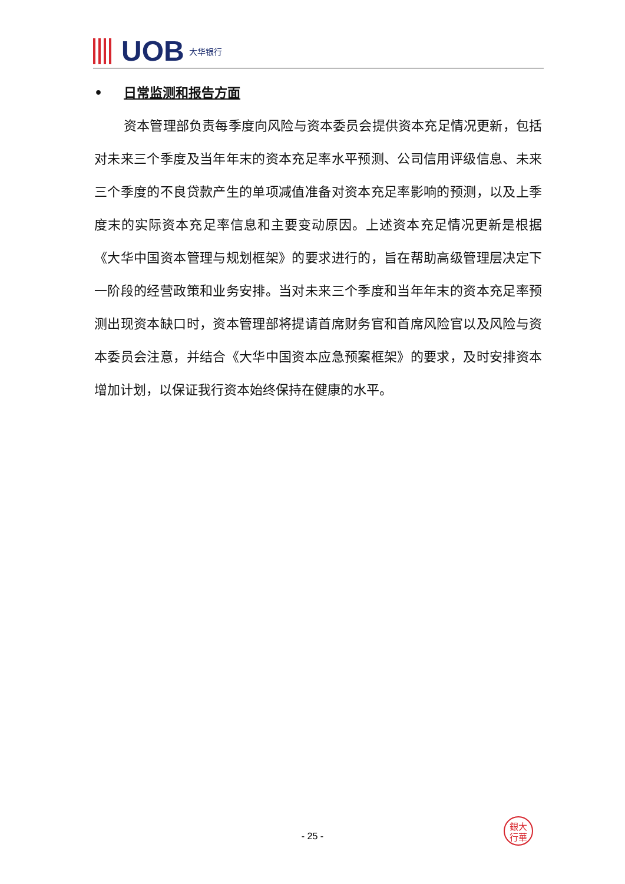UOB 大华银行
• 日常监测和报告方面
资本管理部负责每季度向风险与资本委员会提供资本充足情况更新，包括对未来三个季度及当年年末的资本充足率水平预测、公司信用评级信息、未来三个季度的不良贷款产生的单项减值准备对资本充足率影响的预测，以及上季度末的实际资本充足率信息和主要变动原因。上述资本充足情况更新是根据《大华中国资本管理与规划框架》的要求进行的，旨在帮助高级管理层决定下一阶段的经营政策和业务安排。当对未来三个季度和当年年末的资本充足率预测出现资本缺口时，资本管理部将提请首席财务官和首席风险官以及风险与资本委员会注意，并结合《大华中国资本应急预案框架》的要求，及时安排资本增加计划，以保证我行资本始终保持在健康的水平。
銀大
行華
- 25 -